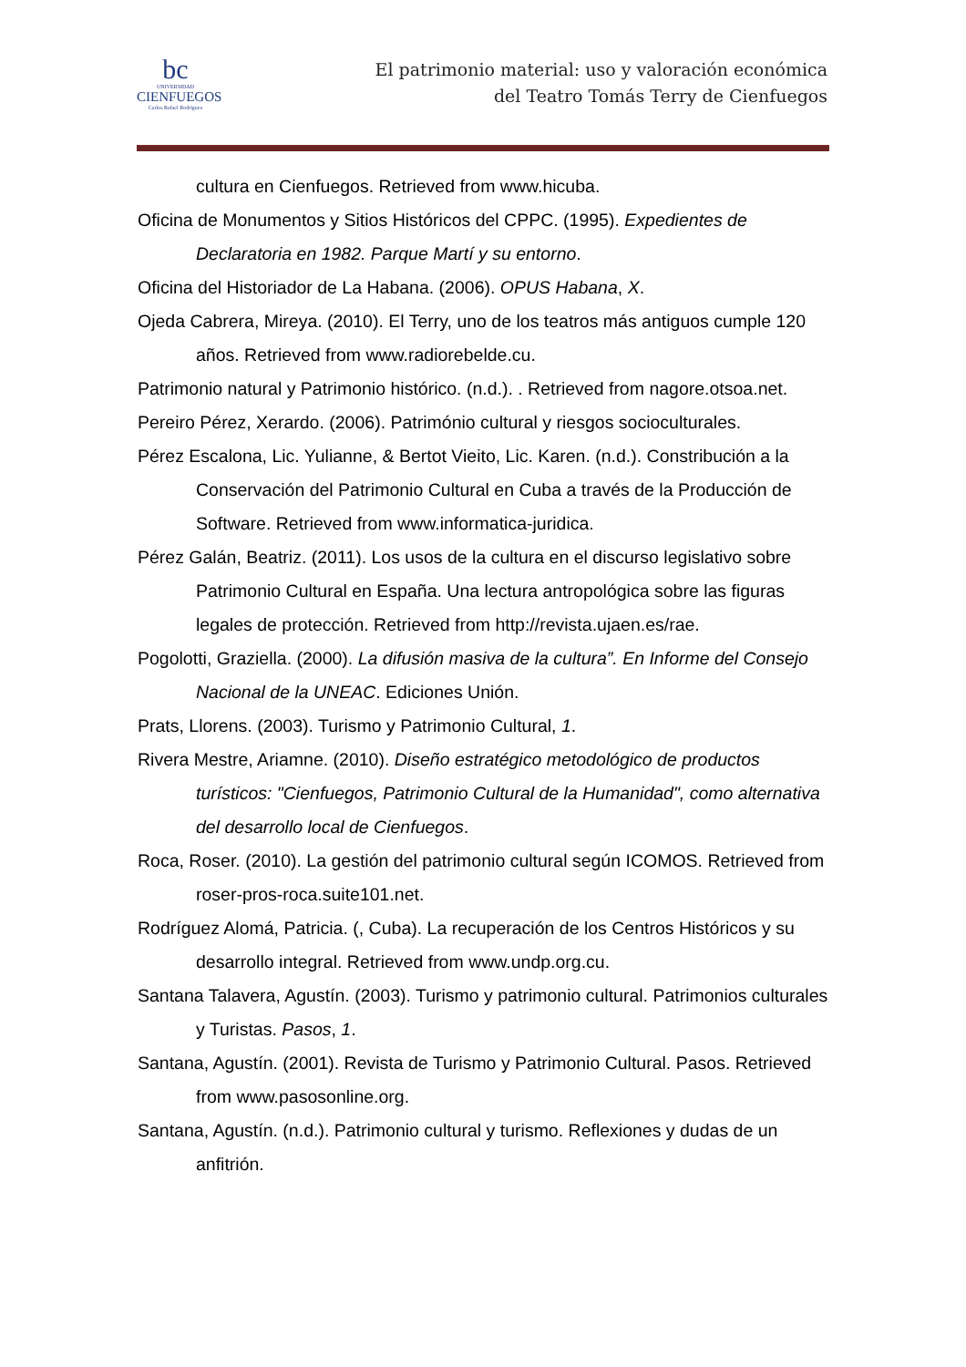bc
UNIVERSIDAD
CIENFUEGOS
Carlos Rafael Rodríguez
El patrimonio material: uso y valoración económica
del Teatro Tomás Terry de Cienfuegos
cultura en Cienfuegos. Retrieved from www.hicuba.
Oficina de Monumentos y Sitios Históricos del CPPC. (1995). Expedientes de Declaratoria en 1982. Parque Martí y su entorno.
Oficina del Historiador de La Habana. (2006). OPUS Habana, X.
Ojeda Cabrera, Mireya. (2010). El Terry, uno de los teatros más antiguos cumple 120 años. Retrieved from www.radiorebelde.cu.
Patrimonio natural y Patrimonio histórico. (n.d.). . Retrieved from nagore.otsoa.net.
Pereiro Pérez, Xerardo. (2006). Património cultural y riesgos socioculturales.
Pérez Escalona, Lic. Yulianne, & Bertot Vieito, Lic. Karen. (n.d.). Constribución a la Conservación del Patrimonio Cultural en Cuba a través de la Producción de Software. Retrieved from www.informatica-juridica.
Pérez Galán, Beatriz. (2011). Los usos de la cultura en el discurso legislativo sobre Patrimonio Cultural en España. Una lectura antropológica sobre las figuras legales de protección. Retrieved from http://revista.ujaen.es/rae.
Pogolotti, Graziella. (2000). La difusión masiva de la cultura”. En Informe del Consejo Nacional de la UNEAC. Ediciones Unión.
Prats, Llorens. (2003). Turismo y Patrimonio Cultural, 1.
Rivera Mestre, Ariamne. (2010). Diseño estratégico metodológico de productos turísticos: "Cienfuegos, Patrimonio Cultural de la Humanidad", como alternativa del desarrollo local de Cienfuegos.
Roca, Roser. (2010). La gestión del patrimonio cultural según ICOMOS. Retrieved from roser-pros-roca.suite101.net.
Rodríguez Alomá, Patricia. (, Cuba). La recuperación de los Centros Históricos y su desarrollo integral. Retrieved from www.undp.org.cu.
Santana Talavera, Agustín. (2003). Turismo y patrimonio cultural. Patrimonios culturales y Turistas. Pasos, 1.
Santana, Agustín. (2001). Revista de Turismo y Patrimonio Cultural. Pasos. Retrieved from www.pasosonline.org.
Santana, Agustín. (n.d.). Patrimonio cultural y turismo. Reflexiones y dudas de un anfitrión.